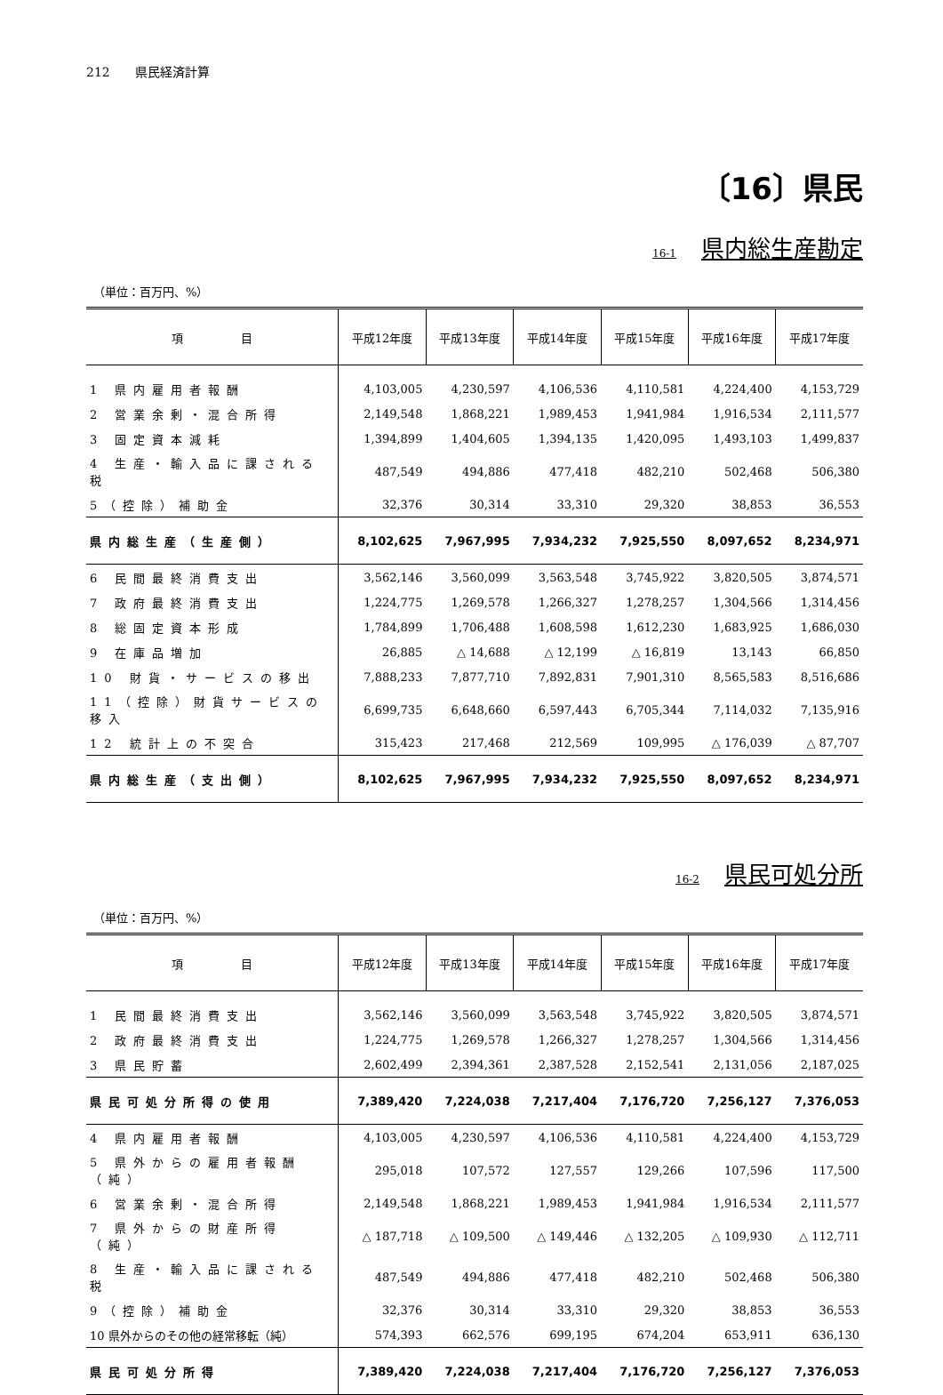212　　県民経済計算
〔16〕県民
16-1 県内総生産勘定
（単位：百万円、%）
| 項 目 | 平成12年度 | 平成13年度 | 平成14年度 | 平成15年度 | 平成16年度 | 平成17年度 |
| --- | --- | --- | --- | --- | --- | --- |
| 1 県内雇用者報酬 | 4,103,005 | 4,230,597 | 4,106,536 | 4,110,581 | 4,224,400 | 4,153,729 |
| 2 営業余剰・混合所得 | 2,149,548 | 1,868,221 | 1,989,453 | 1,941,984 | 1,916,534 | 2,111,577 |
| 3 固定資本減耗 | 1,394,899 | 1,404,605 | 1,394,135 | 1,420,095 | 1,493,103 | 1,499,837 |
| 4 生産・輸入品に課される税 | 487,549 | 494,886 | 477,418 | 482,210 | 502,468 | 506,380 |
| 5（控除）補助金 | 32,376 | 30,314 | 33,310 | 29,320 | 38,853 | 36,553 |
| 県内総生産（生産側） | 8,102,625 | 7,967,995 | 7,934,232 | 7,925,550 | 8,097,652 | 8,234,971 |
| 6 民間最終消費支出 | 3,562,146 | 3,560,099 | 3,563,548 | 3,745,922 | 3,820,505 | 3,874,571 |
| 7 政府最終消費支出 | 1,224,775 | 1,269,578 | 1,266,327 | 1,278,257 | 1,304,566 | 1,314,456 |
| 8 総固定資本形成 | 1,784,899 | 1,706,488 | 1,608,598 | 1,612,230 | 1,683,925 | 1,686,030 |
| 9 在庫品増加 | 26,885 | △ 14,688 | △ 12,199 | △ 16,819 | 13,143 | 66,850 |
| 10 財貨・サービスの移出 | 7,888,233 | 7,877,710 | 7,892,831 | 7,901,310 | 8,565,583 | 8,516,686 |
| 11（控除）財貨サービスの移入 | 6,699,735 | 6,648,660 | 6,597,443 | 6,705,344 | 7,114,032 | 7,135,916 |
| 12 統計上の不突合 | 315,423 | 217,468 | 212,569 | 109,995 | △ 176,039 | △ 87,707 |
| 県内総生産（支出側） | 8,102,625 | 7,967,995 | 7,934,232 | 7,925,550 | 8,097,652 | 8,234,971 |
16-2 県民可処分所
（単位：百万円、%）
| 項 目 | 平成12年度 | 平成13年度 | 平成14年度 | 平成15年度 | 平成16年度 | 平成17年度 |
| --- | --- | --- | --- | --- | --- | --- |
| 1 民間最終消費支出 | 3,562,146 | 3,560,099 | 3,563,548 | 3,745,922 | 3,820,505 | 3,874,571 |
| 2 政府最終消費支出 | 1,224,775 | 1,269,578 | 1,266,327 | 1,278,257 | 1,304,566 | 1,314,456 |
| 3 県民貯蓄 | 2,602,499 | 2,394,361 | 2,387,528 | 2,152,541 | 2,131,056 | 2,187,025 |
| 県民可処分所得の使用 | 7,389,420 | 7,224,038 | 7,217,404 | 7,176,720 | 7,256,127 | 7,376,053 |
| 4 県内雇用者報酬 | 4,103,005 | 4,230,597 | 4,106,536 | 4,110,581 | 4,224,400 | 4,153,729 |
| 5 県外からの雇用者報酬（純） | 295,018 | 107,572 | 127,557 | 129,266 | 107,596 | 117,500 |
| 6 営業余剰・混合所得 | 2,149,548 | 1,868,221 | 1,989,453 | 1,941,984 | 1,916,534 | 2,111,577 |
| 7 県外からの財産所得（純） | △ 187,718 | △ 109,500 | △ 149,446 | △ 132,205 | △ 109,930 | △ 112,711 |
| 8 生産・輸入品に課される税 | 487,549 | 494,886 | 477,418 | 482,210 | 502,468 | 506,380 |
| 9（控除）補助金 | 32,376 | 30,314 | 33,310 | 29,320 | 38,853 | 36,553 |
| 10 県外からのその他の経常移転（純） | 574,393 | 662,576 | 699,195 | 674,204 | 653,911 | 636,130 |
| 県民可処分所得 | 7,389,420 | 7,224,038 | 7,217,404 | 7,176,720 | 7,256,127 | 7,376,053 |